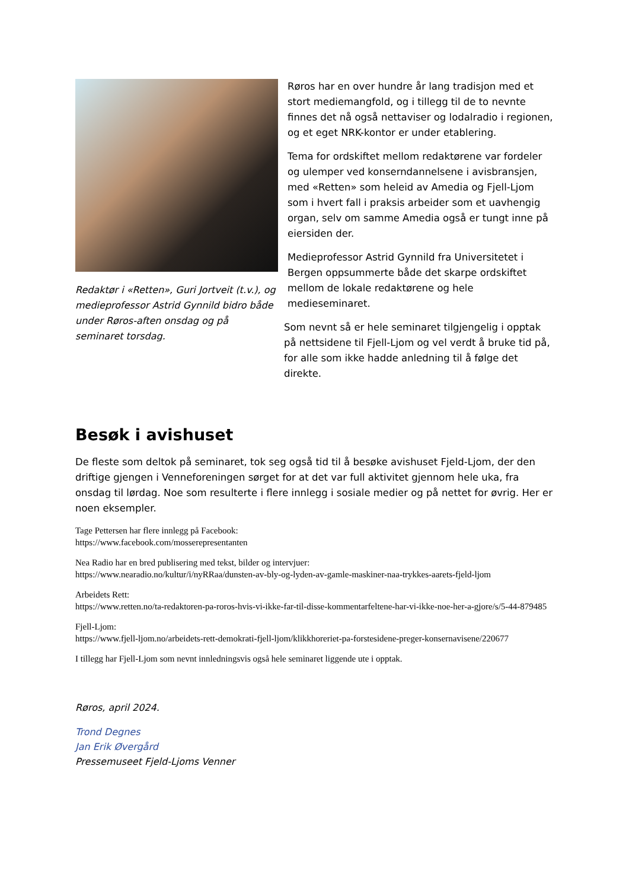Redaktør i «Retten», Guri Jortveit (t.v.), og medieprofessor Astrid Gynnild bidro både under Røros-aften onsdag og på seminaret torsdag.
Røros har en over hundre år lang tradisjon med et stort mediemangfold, og i tillegg til de to nevnte finnes det nå også nettaviser og lodalradio i regionen, og et eget NRK-kontor er under etablering.
Tema for ordskiftet mellom redaktørene var fordeler og ulemper ved konserndannelsene i avisbransjen, med «Retten» som heleid av Amedia og Fjell-Ljom som i hvert fall i praksis arbeider som et uavhengig organ, selv om samme Amedia også er tungt inne på eiersiden der.
Medieprofessor Astrid Gynnild fra Universitetet i Bergen oppsummerte både det skarpe ordskiftet mellom de lokale redaktørene og hele medieseminaret.
Som nevnt så er hele seminaret tilgjengelig i opptak på nettsidene til Fjell-Ljom og vel verdt å bruke tid på, for alle som ikke hadde anledning til å følge det direkte.
Besøk i avishuset
De fleste som deltok på seminaret, tok seg også tid til å besøke avishuset Fjeld-Ljom, der den driftige gjengen i Venneforeningen sørget for at det var full aktivitet gjennom hele uka, fra onsdag til lørdag. Noe som resulterte i flere innlegg i sosiale medier og på nettet for øvrig. Her er noen eksempler.
Tage Pettersen har flere innlegg på Facebook:
https://www.facebook.com/mosserepresentanten
Nea Radio har en bred publisering med tekst, bilder og intervjuer:
https://www.nearadio.no/kultur/i/nyRRaa/dunsten-av-bly-og-lyden-av-gamle-maskiner-naa-trykkes-aarets-fjeld-ljom
Arbeidets Rett:
https://www.retten.no/ta-redaktoren-pa-roros-hvis-vi-ikke-far-til-disse-kommentarfeltene-har-vi-ikke-noe-her-a-gjore/s/5-44-879485
Fjell-Ljom:
https://www.fjell-ljom.no/arbeidets-rett-demokrati-fjell-ljom/klikkhoreriet-pa-forstesidene-preger-konsernavisene/220677
I tillegg har Fjell-Ljom som nevnt innledningsvis også hele seminaret liggende ute i opptak.
Røros, april 2024.
Trond Degnes
Jan Erik Øvergård
Pressemuseet Fjeld-Ljoms Venner